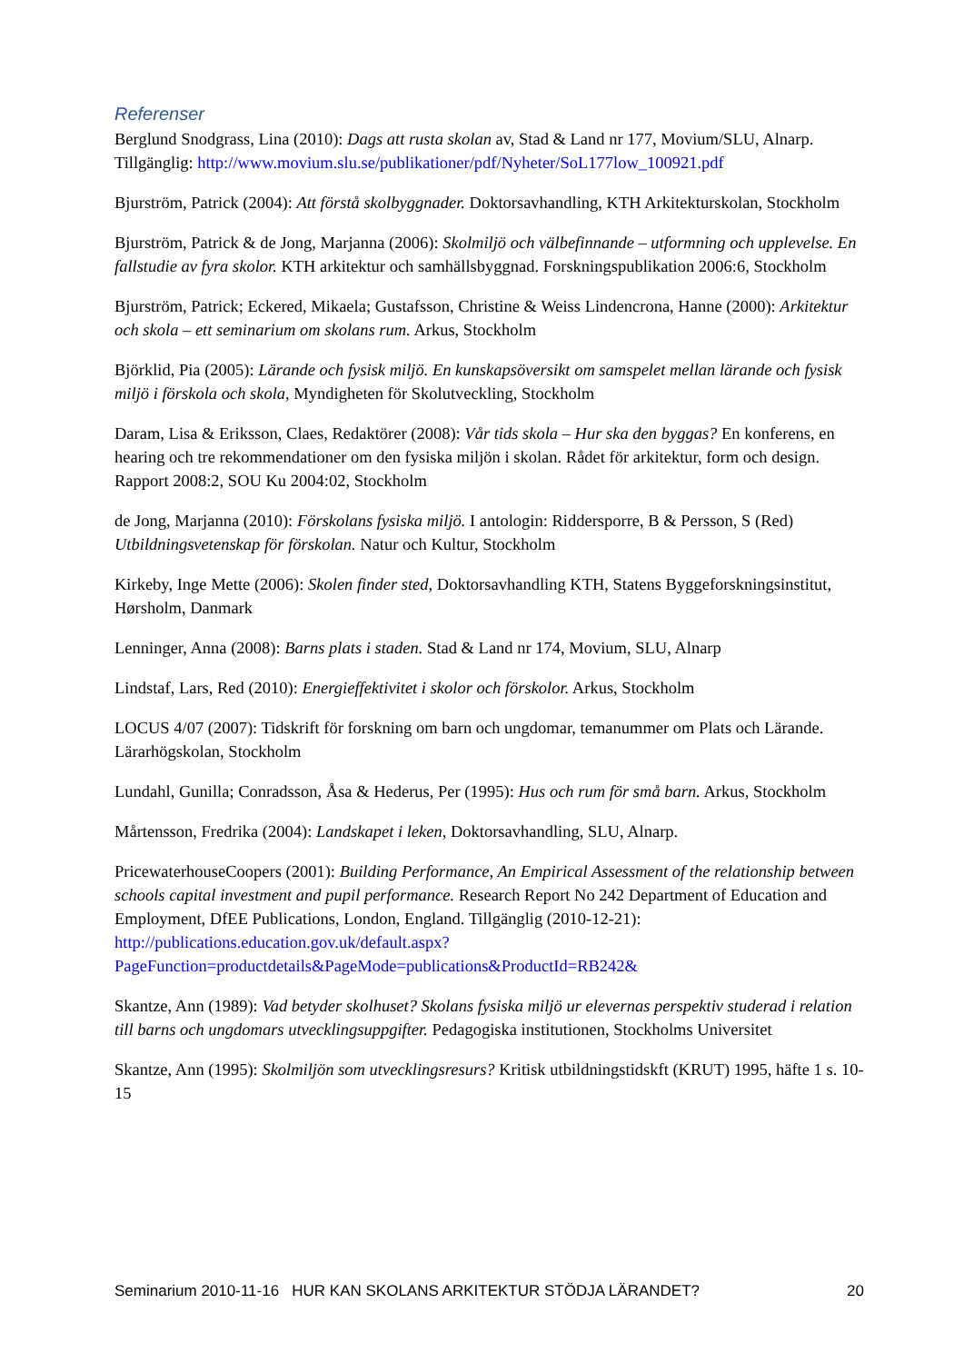Referenser
Berglund Snodgrass, Lina (2010): Dags att rusta skolan av, Stad & Land nr 177, Movium/SLU, Alnarp. Tillgänglig: http://www.movium.slu.se/publikationer/pdf/Nyheter/SoL177low_100921.pdf
Bjurström, Patrick (2004): Att förstå skolbyggnader. Doktorsavhandling, KTH Arkitekturskolan, Stockholm
Bjurström, Patrick & de Jong, Marjanna (2006): Skolmiljö och välbefinnande – utformning och upplevelse. En fallstudie av fyra skolor. KTH arkitektur och samhällsbyggnad. Forskningspublikation 2006:6, Stockholm
Bjurström, Patrick; Eckered, Mikaela; Gustafsson, Christine & Weiss Lindencrona, Hanne (2000): Arkitektur och skola – ett seminarium om skolans rum. Arkus, Stockholm
Björklid, Pia (2005): Lärande och fysisk miljö. En kunskapsöversikt om samspelet mellan lärande och fysisk miljö i förskola och skola, Myndigheten för Skolutveckling, Stockholm
Daram, Lisa & Eriksson, Claes, Redaktörer (2008): Vår tids skola – Hur ska den byggas? En konferens, en hearing och tre rekommendationer om den fysiska miljön i skolan. Rådet för arkitektur, form och design. Rapport 2008:2, SOU Ku 2004:02, Stockholm
de Jong, Marjanna (2010): Förskolans fysiska miljö. I antologin: Riddersporre, B & Persson, S (Red) Utbildningsvetenskap för förskolan. Natur och Kultur, Stockholm
Kirkeby, Inge Mette (2006): Skolen finder sted, Doktorsavhandling KTH, Statens Byggeforskningsinstitut, Hørsholm, Danmark
Lenninger, Anna (2008): Barns plats i staden. Stad & Land nr 174, Movium, SLU, Alnarp
Lindstaf, Lars, Red (2010): Energieffektivitet i skolor och förskolor. Arkus, Stockholm
LOCUS 4/07 (2007): Tidskrift för forskning om barn och ungdomar, temanummer om Plats och Lärande. Lärarhögskolan, Stockholm
Lundahl, Gunilla; Conradsson, Åsa & Hederus, Per (1995): Hus och rum för små barn. Arkus, Stockholm
Mårtensson, Fredrika (2004): Landskapet i leken, Doktorsavhandling, SLU, Alnarp.
PricewaterhouseCoopers (2001): Building Performance, An Empirical Assessment of the relationship between schools capital investment and pupil performance. Research Report No 242 Department of Education and Employment, DfEE Publications, London, England. Tillgänglig (2010-12-21): http://publications.education.gov.uk/default.aspx?PageFunction=productdetails&PageMode=publications&ProductId=RB242&
Skantze, Ann (1989): Vad betyder skolhuset? Skolans fysiska miljö ur elevernas perspektiv studerad i relation till barns och ungdomars utvecklingsuppgifter. Pedagogiska institutionen, Stockholms Universitet
Skantze, Ann (1995): Skolmiljön som utvecklingsresurs? Kritisk utbildningstidskft (KRUT) 1995, häfte 1 s. 10-15
Seminarium 2010-11-16 HUR KAN SKOLANS ARKITEKTUR STÖDJA LÄRANDET? 20